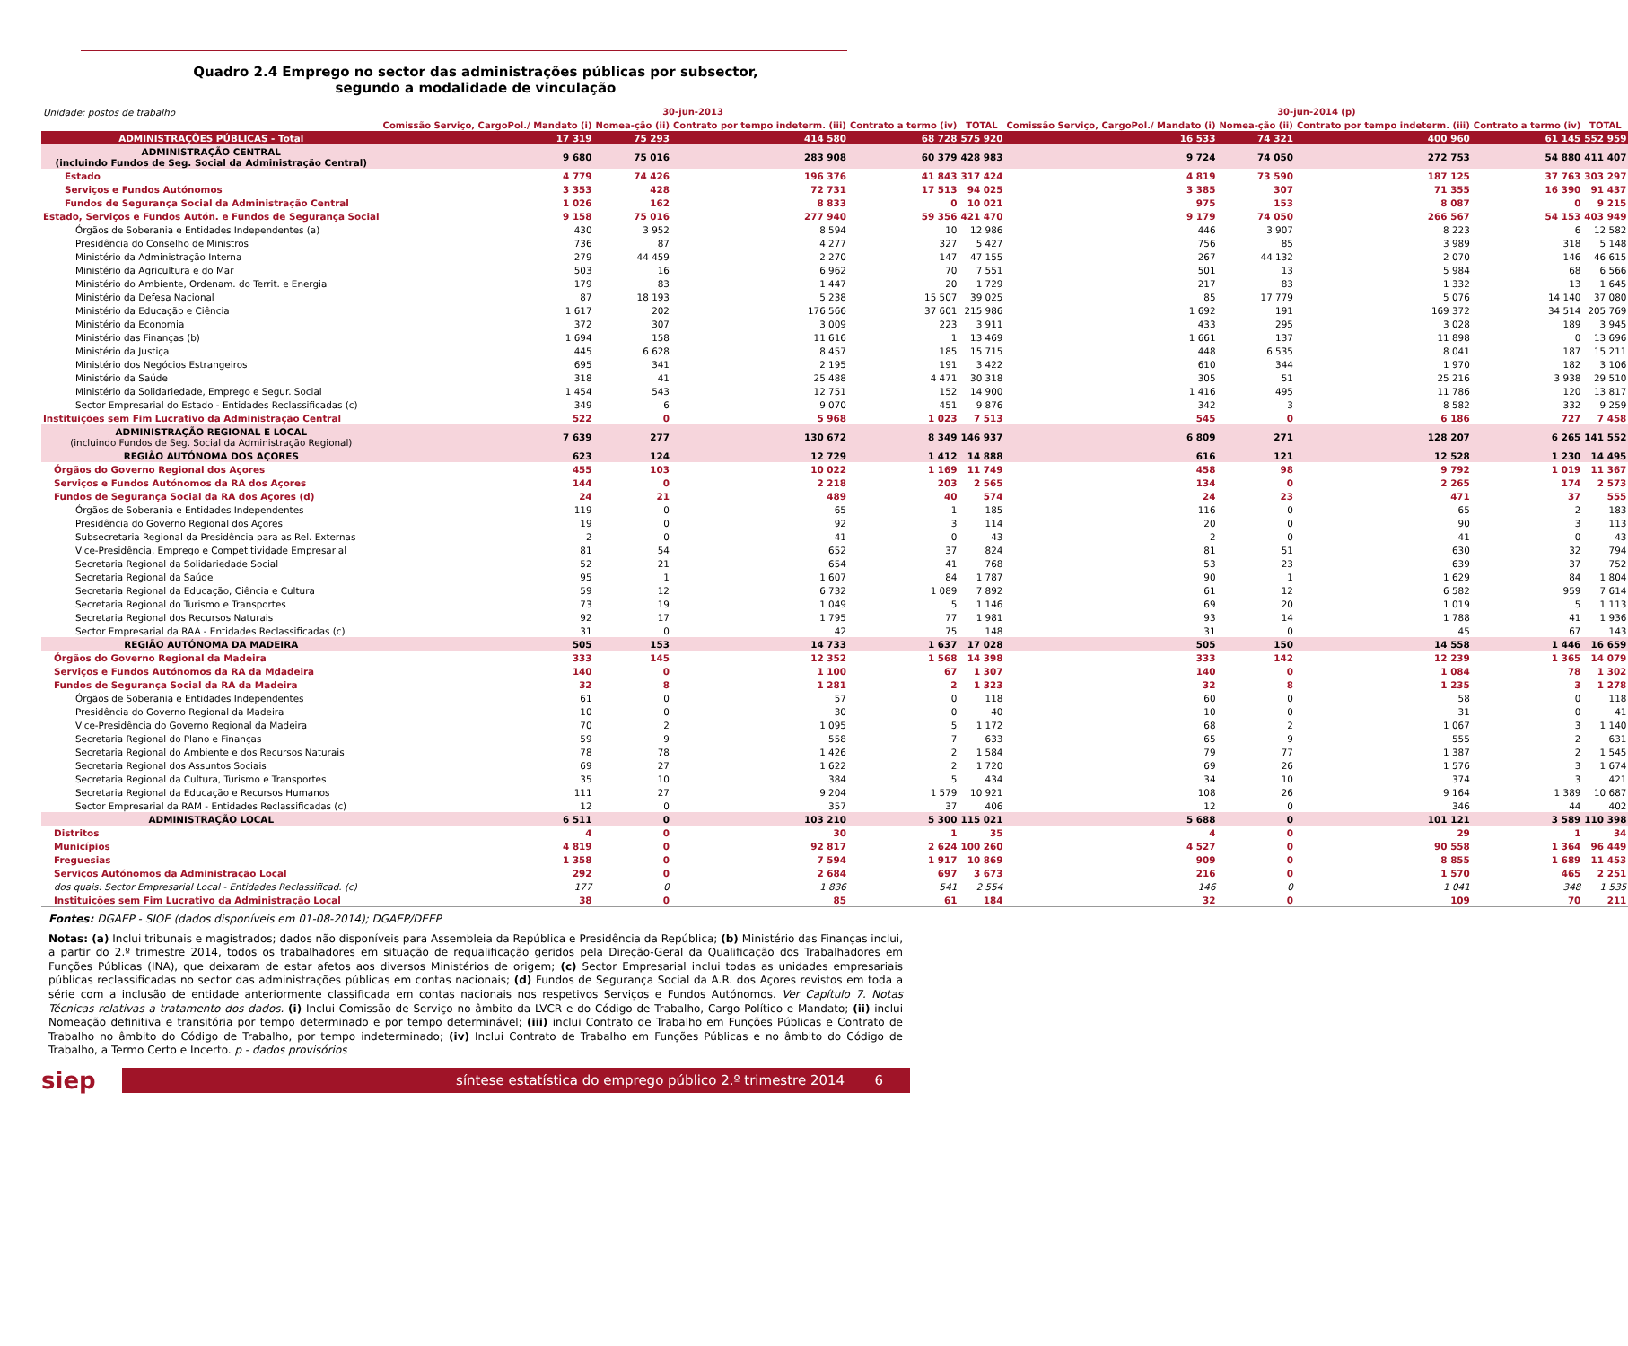Quadro 2.4 Emprego no sector das administrações públicas por subsector,
segundo a modalidade de vinculação
| Unidade: postos de trabalho | 30-jun-2013 | | | | | 30-jun-2014 (p) | | | | |
| | Comissão Serviço, CargoPol./ Mandato (i) | Nomea-ção (ii) | Contrato por tempo indeterm. (iii) | Contrato a termo (iv) | TOTAL | Comissão Serviço, CargoPol./ Mandato (i) | Nomea-ção (ii) | Contrato por tempo indeterm. (iii) | Contrato a termo (iv) | TOTAL |
| ADMINISTRAÇÕES PÚBLICAS - Total | 17 319 | 75 293 | 414 580 | 68 728 | 575 920 | 16 533 | 74 321 | 400 960 | 61 145 | 552 959 |
| ADMINISTRAÇÃO CENTRAL (incluindo Fundos de Seg. Social da Administração Central) | 9 680 | 75 016 | 283 908 | 60 379 | 428 983 | 9 724 | 74 050 | 272 753 | 54 880 | 411 407 |
| Estado | 4 779 | 74 426 | 196 376 | 41 843 | 317 424 | 4 819 | 73 590 | 187 125 | 37 763 | 303 297 |
| Serviços e Fundos Autónomos | 3 353 | 428 | 72 731 | 17 513 | 94 025 | 3 385 | 307 | 71 355 | 16 390 | 91 437 |
| Fundos de Segurança Social da Administração Central | 1 026 | 162 | 8 833 | 0 | 10 021 | 975 | 153 | 8 087 | 0 | 9 215 |
| Estado, Serviços e Fundos Autón. e Fundos de Segurança Social | 9 158 | 75 016 | 277 940 | 59 356 | 421 470 | 9 179 | 74 050 | 266 567 | 54 153 | 403 949 |
| Órgãos de Soberania e Entidades Independentes (a) | 430 | 3 952 | 8 594 | 10 | 12 986 | 446 | 3 907 | 8 223 | 6 | 12 582 |
| Presidência do Conselho de Ministros | 736 | 87 | 4 277 | 327 | 5 427 | 756 | 85 | 3 989 | 318 | 5 148 |
| Ministério da Administração Interna | 279 | 44 459 | 2 270 | 147 | 47 155 | 267 | 44 132 | 2 070 | 146 | 46 615 |
| Ministério da Agricultura e do Mar | 503 | 16 | 6 962 | 70 | 7 551 | 501 | 13 | 5 984 | 68 | 6 566 |
| Ministério do Ambiente, Ordenam. do Territ. e Energia | 179 | 83 | 1 447 | 20 | 1 729 | 217 | 83 | 1 332 | 13 | 1 645 |
| Ministério da Defesa Nacional | 87 | 18 193 | 5 238 | 15 507 | 39 025 | 85 | 17 779 | 5 076 | 14 140 | 37 080 |
| Ministério da Educação e Ciência | 1 617 | 202 | 176 566 | 37 601 | 215 986 | 1 692 | 191 | 169 372 | 34 514 | 205 769 |
| Ministério da Economia | 372 | 307 | 3 009 | 223 | 3 911 | 433 | 295 | 3 028 | 189 | 3 945 |
| Ministério das Finanças (b) | 1 694 | 158 | 11 616 | 1 | 13 469 | 1 661 | 137 | 11 898 | 0 | 13 696 |
| Ministério da Justiça | 445 | 6 628 | 8 457 | 185 | 15 715 | 448 | 6 535 | 8 041 | 187 | 15 211 |
| Ministério dos Negócios Estrangeiros | 695 | 341 | 2 195 | 191 | 3 422 | 610 | 344 | 1 970 | 182 | 3 106 |
| Ministério da Saúde | 318 | 41 | 25 488 | 4 471 | 30 318 | 305 | 51 | 25 216 | 3 938 | 29 510 |
| Ministério da Solidariedade, Emprego e Segur. Social | 1 454 | 543 | 12 751 | 152 | 14 900 | 1 416 | 495 | 11 786 | 120 | 13 817 |
| Sector Empresarial do Estado - Entidades Reclassificadas (c) | 349 | 6 | 9 070 | 451 | 9 876 | 342 | 3 | 8 582 | 332 | 9 259 |
| Instituições sem Fim Lucrativo da Administração Central | 522 | 0 | 5 968 | 1 023 | 7 513 | 545 | 0 | 6 186 | 727 | 7 458 |
| ADMINISTRAÇÃO REGIONAL E LOCAL (incluindo Fundos de Seg. Social da Administração Regional) | 7 639 | 277 | 130 672 | 8 349 | 146 937 | 6 809 | 271 | 128 207 | 6 265 | 141 552 |
| REGIÃO AUTÓNOMA DOS AÇORES | 623 | 124 | 12 729 | 1 412 | 14 888 | 616 | 121 | 12 528 | 1 230 | 14 495 |
| Órgãos do Governo Regional dos Açores | 455 | 103 | 10 022 | 1 169 | 11 749 | 458 | 98 | 9 792 | 1 019 | 11 367 |
| Serviços e Fundos Autónomos da RA dos Açores | 144 | 0 | 2 218 | 203 | 2 565 | 134 | 0 | 2 265 | 174 | 2 573 |
| Fundos de Segurança Social da RA dos Açores (d) | 24 | 21 | 489 | 40 | 574 | 24 | 23 | 471 | 37 | 555 |
| Órgãos de Soberania e Entidades Independentes | 119 | 0 | 65 | 1 | 185 | 116 | 0 | 65 | 2 | 183 |
| Presidência do Governo Regional dos Açores | 19 | 0 | 92 | 3 | 114 | 20 | 0 | 90 | 3 | 113 |
| Subsecretaria Regional da Presidência para as Rel. Externas | 2 | 0 | 41 | 0 | 43 | 2 | 0 | 41 | 0 | 43 |
| Vice-Presidência, Emprego e Competitividade Empresarial | 81 | 54 | 652 | 37 | 824 | 81 | 51 | 630 | 32 | 794 |
| Secretaria Regional da Solidariedade Social | 52 | 21 | 654 | 41 | 768 | 53 | 23 | 639 | 37 | 752 |
| Secretaria Regional da Saúde | 95 | 1 | 1 607 | 84 | 1 787 | 90 | 1 | 1 629 | 84 | 1 804 |
| Secretaria Regional da Educação, Ciência e Cultura | 59 | 12 | 6 732 | 1 089 | 7 892 | 61 | 12 | 6 582 | 959 | 7 614 |
| Secretaria Regional do Turismo e Transportes | 73 | 19 | 1 049 | 5 | 1 146 | 69 | 20 | 1 019 | 5 | 1 113 |
| Secretaria Regional dos Recursos Naturais | 92 | 17 | 1 795 | 77 | 1 981 | 93 | 14 | 1 788 | 41 | 1 936 |
| Sector Empresarial da RAA - Entidades Reclassificadas (c) | 31 | 0 | 42 | 75 | 148 | 31 | 0 | 45 | 67 | 143 |
| REGIÃO AUTÓNOMA DA MADEIRA | 505 | 153 | 14 733 | 1 637 | 17 028 | 505 | 150 | 14 558 | 1 446 | 16 659 |
| Órgãos do Governo Regional da Madeira | 333 | 145 | 12 352 | 1 568 | 14 398 | 333 | 142 | 12 239 | 1 365 | 14 079 |
| Serviços e Fundos Autónomos da RA da Mdadeira | 140 | 0 | 1 100 | 67 | 1 307 | 140 | 0 | 1 084 | 78 | 1 302 |
| Fundos de Segurança Social da RA da Madeira | 32 | 8 | 1 281 | 2 | 1 323 | 32 | 8 | 1 235 | 3 | 1 278 |
| Órgãos de Soberania e Entidades Independentes | 61 | 0 | 57 | 0 | 118 | 60 | 0 | 58 | 0 | 118 |
| Presidência do Governo Regional da Madeira | 10 | 0 | 30 | 0 | 40 | 10 | 0 | 31 | 0 | 41 |
| Vice-Presidência do Governo Regional da Madeira | 70 | 2 | 1 095 | 5 | 1 172 | 68 | 2 | 1 067 | 3 | 1 140 |
| Secretaria Regional do Plano e Finanças | 59 | 9 | 558 | 7 | 633 | 65 | 9 | 555 | 2 | 631 |
| Secretaria Regional do Ambiente e dos Recursos Naturais | 78 | 78 | 1 426 | 2 | 1 584 | 79 | 77 | 1 387 | 2 | 1 545 |
| Secretaria Regional dos Assuntos Sociais | 69 | 27 | 1 622 | 2 | 1 720 | 69 | 26 | 1 576 | 3 | 1 674 |
| Secretaria Regional da Cultura, Turismo e Transportes | 35 | 10 | 384 | 5 | 434 | 34 | 10 | 374 | 3 | 421 |
| Secretaria Regional da Educação e Recursos Humanos | 111 | 27 | 9 204 | 1 579 | 10 921 | 108 | 26 | 9 164 | 1 389 | 10 687 |
| Sector Empresarial da RAM - Entidades Reclassificadas (c) | 12 | 0 | 357 | 37 | 406 | 12 | 0 | 346 | 44 | 402 |
| ADMINISTRAÇÃO LOCAL | 6 511 | 0 | 103 210 | 5 300 | 115 021 | 5 688 | 0 | 101 121 | 3 589 | 110 398 |
| Distritos | 4 | 0 | 30 | 1 | 35 | 4 | 0 | 29 | 1 | 34 |
| Municípios | 4 819 | 0 | 92 817 | 2 624 | 100 260 | 4 527 | 0 | 90 558 | 1 364 | 96 449 |
| Freguesias | 1 358 | 0 | 7 594 | 1 917 | 10 869 | 909 | 0 | 8 855 | 1 689 | 11 453 |
| Serviços Autónomos da Administração Local | 292 | 0 | 2 684 | 697 | 3 673 | 216 | 0 | 1 570 | 465 | 2 251 |
| dos quais: Sector Empresarial Local - Entidades Reclassificad. (c) | 177 | 0 | 1 836 | 541 | 2 554 | 146 | 0 | 1 041 | 348 | 1 535 |
| Instituições sem Fim Lucrativo da Administração Local | 38 | 0 | 85 | 61 | 184 | 32 | 0 | 109 | 70 | 211 |
Fontes: DGAEP - SIOE (dados disponíveis em 01-08-2014); DGAEP/DEEP
Notas: (a) Inclui tribunais e magistrados; dados não disponíveis para Assembleia da República e Presidência da República; (b) Ministério das Finanças inclui, a partir do 2.º trimestre 2014, todos os trabalhadores em situação de requalificação geridos pela Direção-Geral da Qualificação dos Trabalhadores em Funções Públicas (INA), que deixaram de estar afetos aos diversos Ministérios de origem; (c) Sector Empresarial inclui todas as unidades empresariais públicas reclassificadas no sector das administrações públicas em contas nacionais; (d) Fundos de Segurança Social da A.R. dos Açores revistos em toda a série com a inclusão de entidade anteriormente classificada em contas nacionais nos respetivos Serviços e Fundos Autónomos. Ver Capítulo 7. Notas Técnicas relativas a tratamento dos dados. (i) Inclui Comissão de Serviço no âmbito da LVCR e do Código de Trabalho, Cargo Político e Mandato; (ii) inclui Nomeação definitiva e transitória por tempo determinado e por tempo determinável; (iii) inclui Contrato de Trabalho em Funções Públicas e Contrato de Trabalho no âmbito do Código de Trabalho, por tempo indeterminado; (iv) Inclui Contrato de Trabalho em Funções Públicas e no âmbito do Código de Trabalho, a Termo Certo e Incerto. p - dados provisórios
siep
síntese estatística do emprego público 2.º trimestre 2014 6